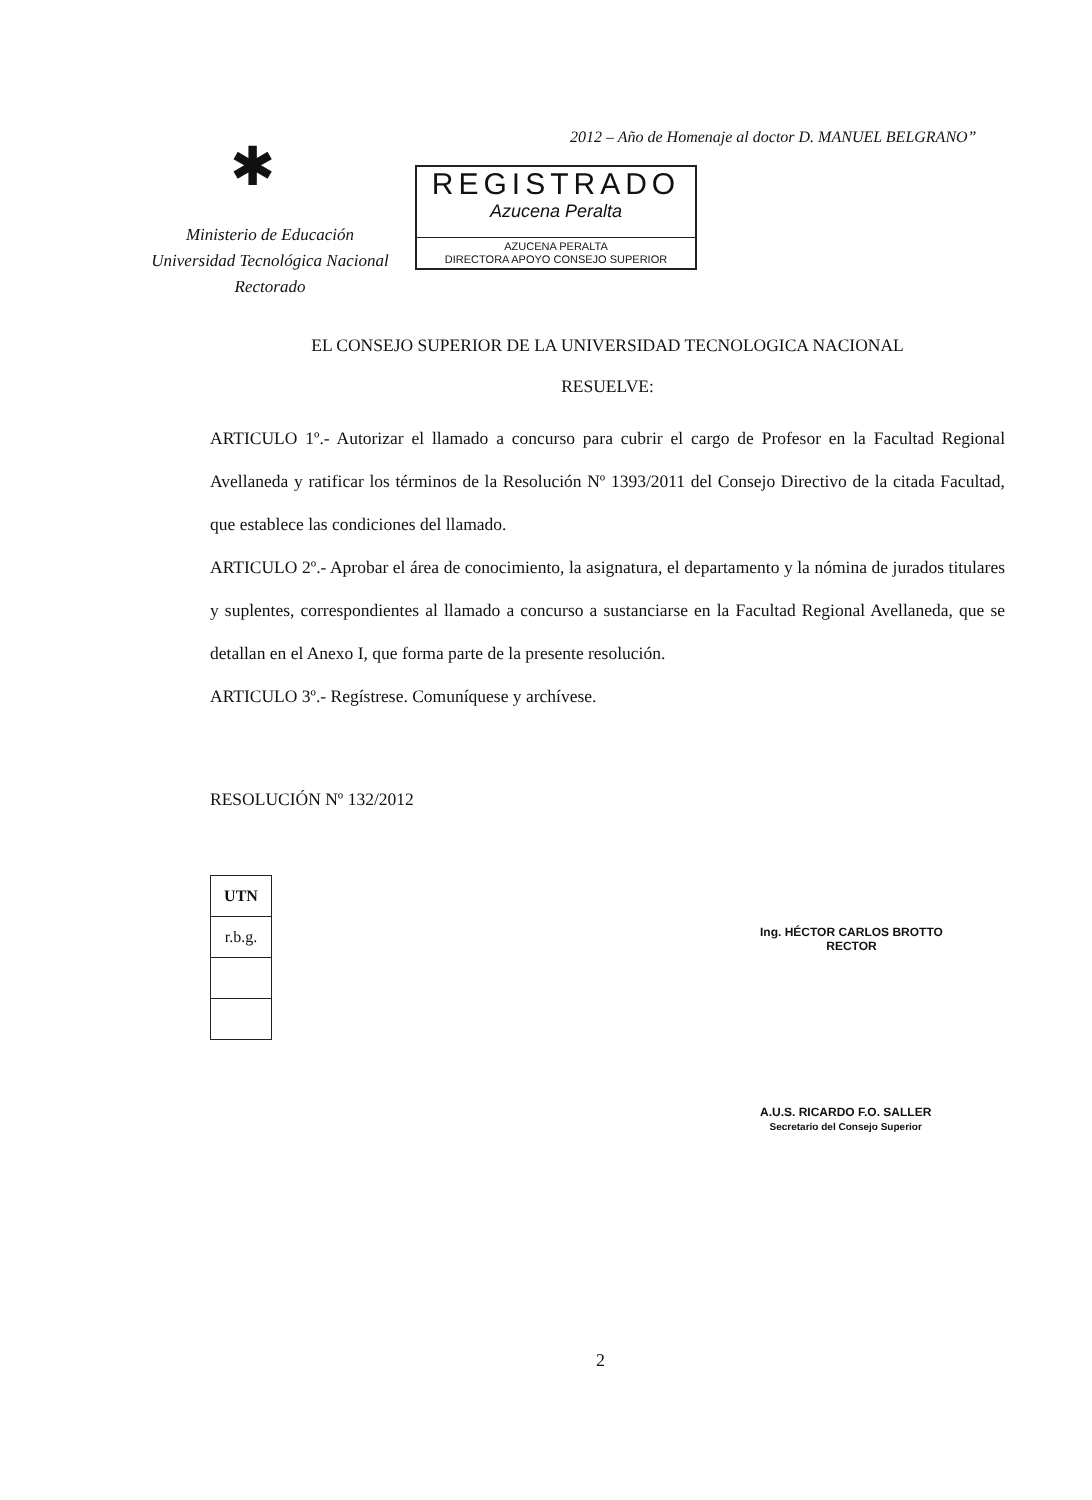✱
2012 – Año de Homenaje al doctor D. MANUEL BELGRANO”
Ministerio de Educación
Universidad Tecnológica Nacional
Rectorado
REGISTRADO
Azucena Peralta
AZUCENA PERALTA
DIRECTORA APOYO CONSEJO SUPERIOR
EL CONSEJO SUPERIOR DE LA UNIVERSIDAD TECNOLOGICA NACIONAL
RESUELVE:
ARTICULO 1º.- Autorizar el llamado a concurso para cubrir el cargo de Profesor en la Facultad Regional Avellaneda y ratificar los términos de la Resolución Nº 1393/2011 del Consejo Directivo de la citada Facultad, que establece las condiciones del llamado.
ARTICULO 2º.- Aprobar el área de conocimiento, la asignatura, el departamento y la nómina de jurados titulares y suplentes, correspondientes al llamado a concurso a sustanciarse en la Facultad Regional Avellaneda, que se detallan en el Anexo I, que forma parte de la presente resolución.
ARTICULO 3º.- Regístrese. Comuníquese y archívese.
RESOLUCIÓN Nº 132/2012
| UTN |
| r.b.g. |
Ing. HÉCTOR CARLOS BROTTO
RECTOR
A.U.S. RICARDO F.O. SALLER
Secretario del Consejo Superior
2